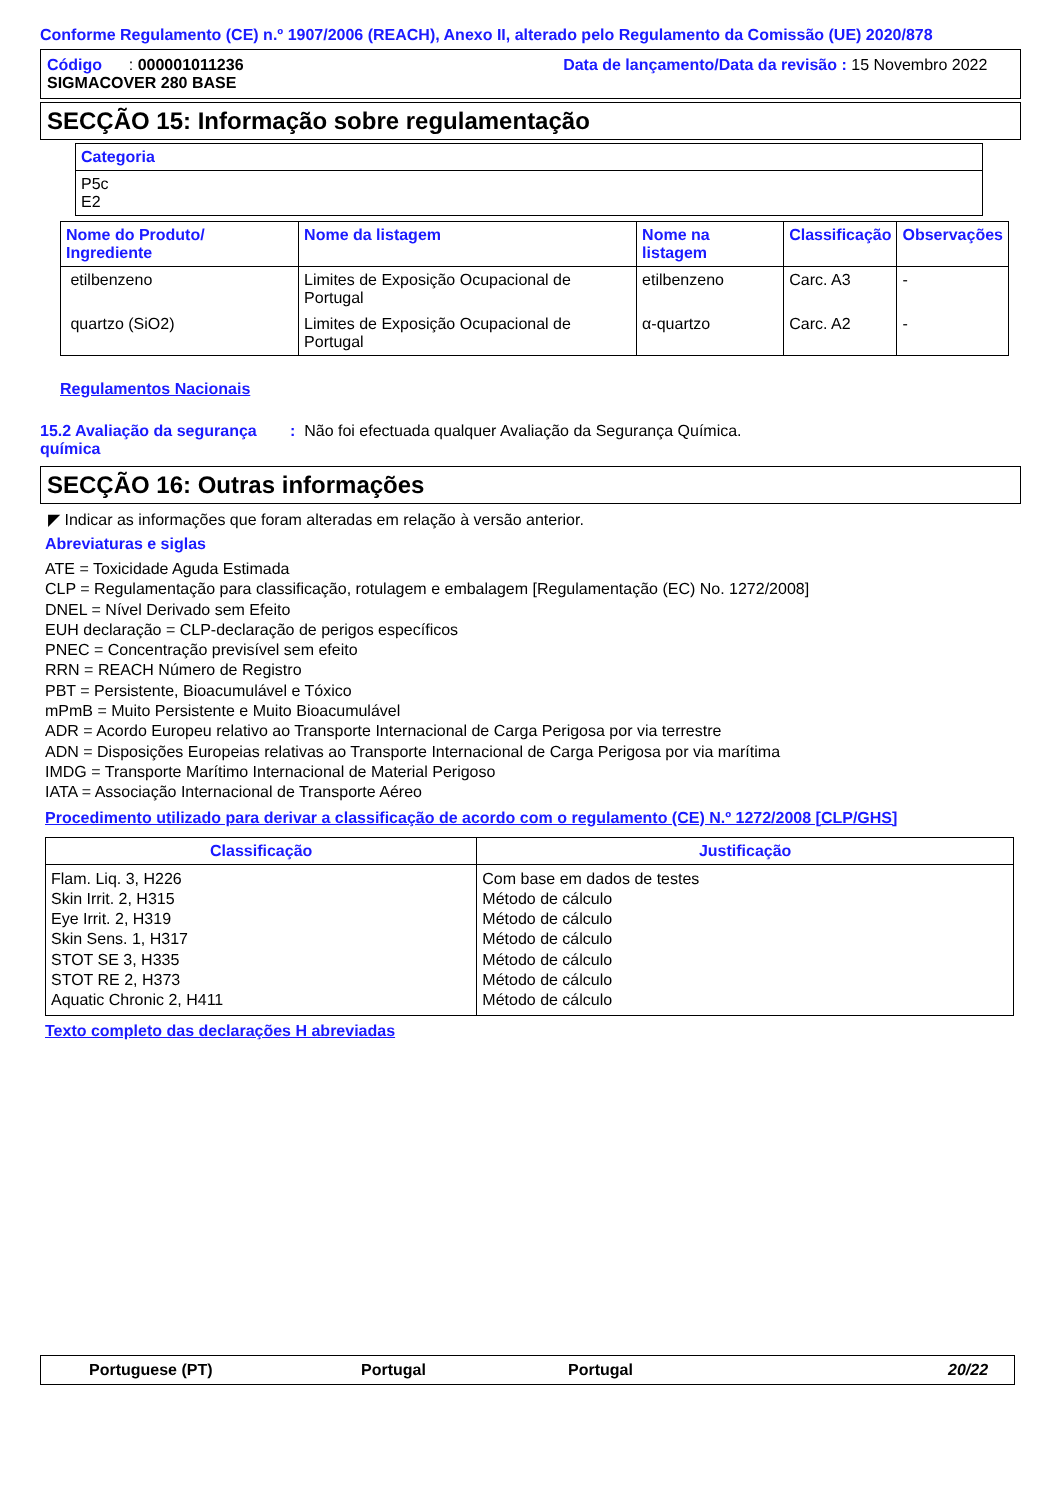Conforme Regulamento (CE) n.º 1907/2006 (REACH), Anexo II, alterado pelo Regulamento da Comissão (UE) 2020/878
Código : 000001011236
SIGMACOVER 280 BASE
Data de lançamento/Data da revisão : 15 Novembro 2022
SECÇÃO 15: Informação sobre regulamentação
| Categoria |
| --- |
| P5c E2 |
| Nome do Produto/ Ingrediente | Nome da listagem | Nome na listagem | Classificação | Observações |
| --- | --- | --- | --- | --- |
| etilbenzeno | Limites de Exposição Ocupacional de Portugal | etilbenzeno | Carc. A3 | - |
| quartzo (SiO2) | Limites de Exposição Ocupacional de Portugal | α-quartzo | Carc. A2 | - |
Regulamentos Nacionais
15.2 Avaliação da segurança química
: Não foi efectuada qualquer Avaliação da Segurança Química.
SECÇÃO 16: Outras informações
◤ Indicar as informações que foram alteradas em relação à versão anterior.
Abreviaturas e siglas
ATE = Toxicidade Aguda Estimada
CLP = Regulamentação para classificação, rotulagem e embalagem [Regulamentação (EC) No. 1272/2008]
DNEL = Nível Derivado sem Efeito
EUH declaração = CLP-declaração de perigos específicos
PNEC = Concentração previsível sem efeito
RRN = REACH Número de Registro
PBT = Persistente, Bioacumulável e Tóxico
mPmB = Muito Persistente e Muito Bioacumulável
ADR = Acordo Europeu relativo ao Transporte Internacional de Carga Perigosa por via terrestre
ADN = Disposições Europeias relativas ao Transporte Internacional de Carga Perigosa por via marítima
IMDG = Transporte Marítimo Internacional de Material Perigoso
IATA = Associação Internacional de Transporte Aéreo
Procedimento utilizado para derivar a classificação de acordo com o regulamento (CE) N.º 1272/2008 [CLP/GHS]
| Classificação | Justificação |
| --- | --- |
| Flam. Liq. 3, H226 Skin Irrit. 2, H315 Eye Irrit. 2, H319 Skin Sens. 1, H317 STOT SE 3, H335 STOT RE 2, H373 Aquatic Chronic 2, H411 | Com base em dados de testes Método de cálculo Método de cálculo Método de cálculo Método de cálculo Método de cálculo Método de cálculo |
Texto completo das declarações H abreviadas
Portuguese (PT) Portugal Portugal 20/22